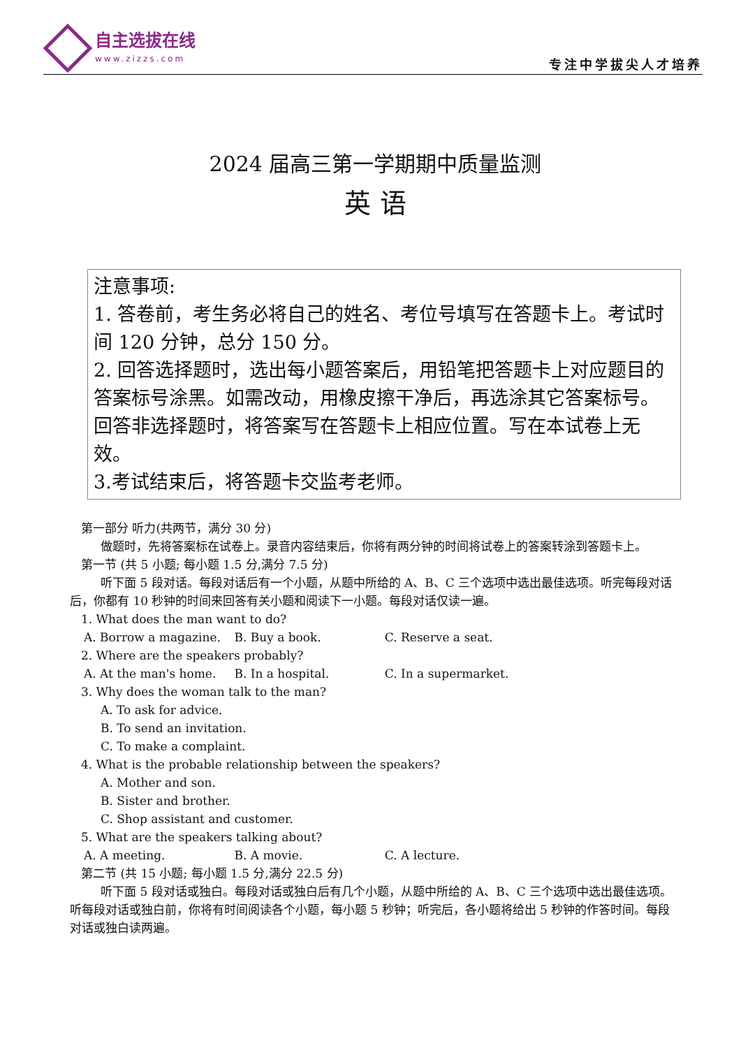自主选拔在线
www.zizzs.com
专注中学拔尖人才培养
2024 届高三第一学期期中质量监测
英 语
注意事项:
1. 答卷前，考生务必将自己的姓名、考位号填写在答题卡上。考试时间 120 分钟，总分 150 分。
2. 回答选择题时，选出每小题答案后，用铅笔把答题卡上对应题目的答案标号涂黑。如需改动，用橡皮擦干净后，再选涂其它答案标号。回答非选择题时，将答案写在答题卡上相应位置。写在本试卷上无效。
3.考试结束后，将答题卡交监考老师。
第一部分 听力(共两节，满分 30 分)
做题时，先将答案标在试卷上。录音内容结束后，你将有两分钟的时间将试卷上的答案转涂到答题卡上。
第一节 (共 5 小题; 每小题 1.5 分,满分 7.5 分)
听下面 5 段对话。每段对话后有一个小题，从题中所给的 A、B、C 三个选项中选出最佳选项。听完每段对话后，你都有 10 秒钟的时间来回答有关小题和阅读下一小题。每段对话仅读一遍。
1. What does the man want to do?
A. Borrow a magazine. B. Buy a book. C. Reserve a seat.
2. Where are the speakers probably?
A. At the man's home. B. In a hospital. C. In a supermarket.
3. Why does the woman talk to the man?
A. To ask for advice.
B. To send an invitation.
C. To make a complaint.
4. What is the probable relationship between the speakers?
A. Mother and son.
B. Sister and brother.
C. Shop assistant and customer.
5. What are the speakers talking about?
A. A meeting. B. A movie. C. A lecture.
第二节 (共 15 小题; 每小题 1.5 分,满分 22.5 分)
听下面 5 段对话或独白。每段对话或独白后有几个小题，从题中所给的 A、B、C 三个选项中选出最佳选项。听每段对话或独白前，你将有时间阅读各个小题，每小题 5 秒钟；听完后，各小题将给出 5 秒钟的作答时间。每段对话或独白读两遍。